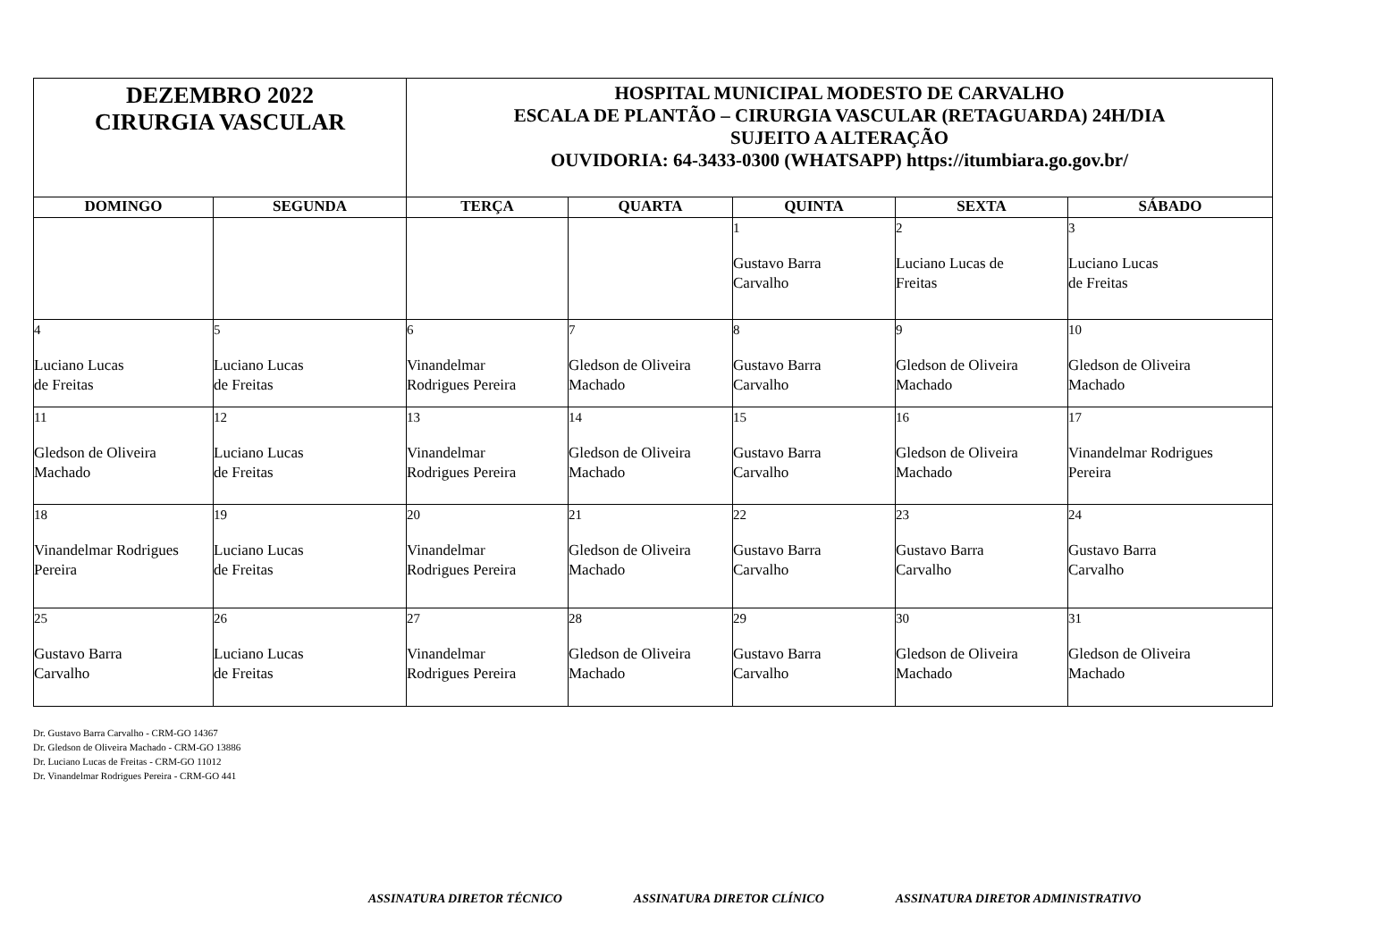| DEZEMBRO 2022 CIRURGIA VASCULAR | | HOSPITAL MUNICIPAL MODESTO DE CARVALHO ESCALA DE PLANTÃO – CIRURGIA VASCULAR (RETAGUARDA) 24H/DIA SUJEITO A ALTERAÇÃO OUVIDORIA: 64-3433-0300 (WHATSAPP) https://itumbiara.go.gov.br/ | | | | |
| DOMINGO | SEGUNDA | TERÇA | QUARTA | QUINTA | SEXTA | SÁBADO |
| | | | | 1 Gustavo Barra Carvalho | 2 Luciano Lucas de Freitas | 3 Luciano Lucas de Freitas |
| 4 Luciano Lucas de Freitas | 5 Luciano Lucas de Freitas | 6 Vinandelmar Rodrigues Pereira | 7 Gledson de Oliveira Machado | 8 Gustavo Barra Carvalho | 9 Gledson de Oliveira Machado | 10 Gledson de Oliveira Machado |
| 11 Gledson de Oliveira Machado | 12 Luciano Lucas de Freitas | 13 Vinandelmar Rodrigues Pereira | 14 Gledson de Oliveira Machado | 15 Gustavo Barra Carvalho | 16 Gledson de Oliveira Machado | 17 Vinandelmar Rodrigues Pereira |
| 18 Vinandelmar Rodrigues Pereira | 19 Luciano Lucas de Freitas | 20 Vinandelmar Rodrigues Pereira | 21 Gledson de Oliveira Machado | 22 Gustavo Barra Carvalho | 23 Gustavo Barra Carvalho | 24 Gustavo Barra Carvalho |
| 25 Gustavo Barra Carvalho | 26 Luciano Lucas de Freitas | 27 Vinandelmar Rodrigues Pereira | 28 Gledson de Oliveira Machado | 29 Gustavo Barra Carvalho | 30 Gledson de Oliveira Machado | 31 Gledson de Oliveira Machado |
Dr. Gustavo Barra Carvalho - CRM-GO 14367
Dr. Gledson de Oliveira Machado - CRM-GO 13886
Dr. Luciano Lucas de Freitas - CRM-GO 11012
Dr. Vinandelmar Rodrigues Pereira - CRM-GO 441
ASSINATURA DIRETOR TÉCNICO ASSINATURA DIRETOR CLÍNICO ASSINATURA DIRETOR ADMINISTRATIVO